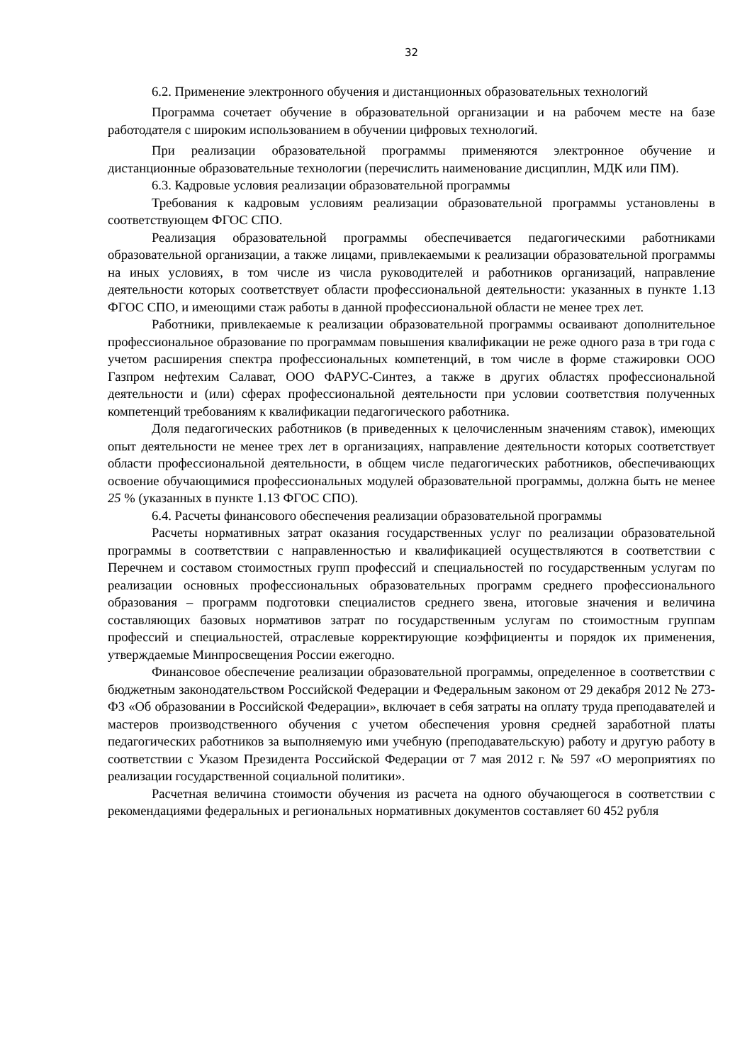32
6.2. Применение электронного обучения и дистанционных образовательных технологий
Программа сочетает обучение в образовательной организации и на рабочем месте на базе работодателя с широким использованием в обучении цифровых технологий.
При реализации образовательной программы применяются электронное обучение и дистанционные образовательные технологии (перечислить наименование дисциплин, МДК или ПМ).
6.3. Кадровые условия реализации образовательной программы
Требования к кадровым условиям реализации образовательной программы установлены в соответствующем ФГОС СПО.
Реализация образовательной программы обеспечивается педагогическими работниками образовательной организации, а также лицами, привлекаемыми к реализации образовательной программы на иных условиях, в том числе из числа руководителей и работников организаций, направление деятельности которых соответствует области профессиональной деятельности: указанных в пункте 1.13 ФГОС СПО, и имеющими стаж работы в данной профессиональной области не менее трех лет.
Работники, привлекаемые к реализации образовательной программы осваивают дополнительное профессиональное образование по программам повышения квалификации не реже одного раза в три года с учетом расширения спектра профессиональных компетенций, в том числе в форме стажировки ООО Газпром нефтехим Салават, ООО ФАРУС-Синтез, а также в других областях профессиональной деятельности и (или) сферах профессиональной деятельности при условии соответствия полученных компетенций требованиям к квалификации педагогического работника.
Доля педагогических работников (в приведенных к целочисленным значениям ставок), имеющих опыт деятельности не менее трех лет в организациях, направление деятельности которых соответствует области профессиональной деятельности, в общем числе педагогических работников, обеспечивающих освоение обучающимися профессиональных модулей образовательной программы, должна быть не менее 25 % (указанных в пункте 1.13 ФГОС СПО).
6.4. Расчеты финансового обеспечения реализации образовательной программы
Расчеты нормативных затрат оказания государственных услуг по реализации образовательной программы в соответствии с направленностью и квалификацией осуществляются в соответствии с Перечнем и составом стоимостных групп профессий и специальностей по государственным услугам по реализации основных профессиональных образовательных программ среднего профессионального образования – программ подготовки специалистов среднего звена, итоговые значения и величина составляющих базовых нормативов затрат по государственным услугам по стоимостным группам профессий и специальностей, отраслевые корректирующие коэффициенты и порядок их применения, утверждаемые Минпросвещения России ежегодно.
Финансовое обеспечение реализации образовательной программы, определенное в соответствии с бюджетным законодательством Российской Федерации и Федеральным законом от 29 декабря 2012 № 273-ФЗ «Об образовании в Российской Федерации», включает в себя затраты на оплату труда преподавателей и мастеров производственного обучения с учетом обеспечения уровня средней заработной платы педагогических работников за выполняемую ими учебную (преподавательскую) работу и другую работу в соответствии с Указом Президента Российской Федерации от 7 мая 2012 г. № 597 «О мероприятиях по реализации государственной социальной политики».
Расчетная величина стоимости обучения из расчета на одного обучающегося в соответствии с рекомендациями федеральных и региональных нормативных документов составляет 60 452 рубля